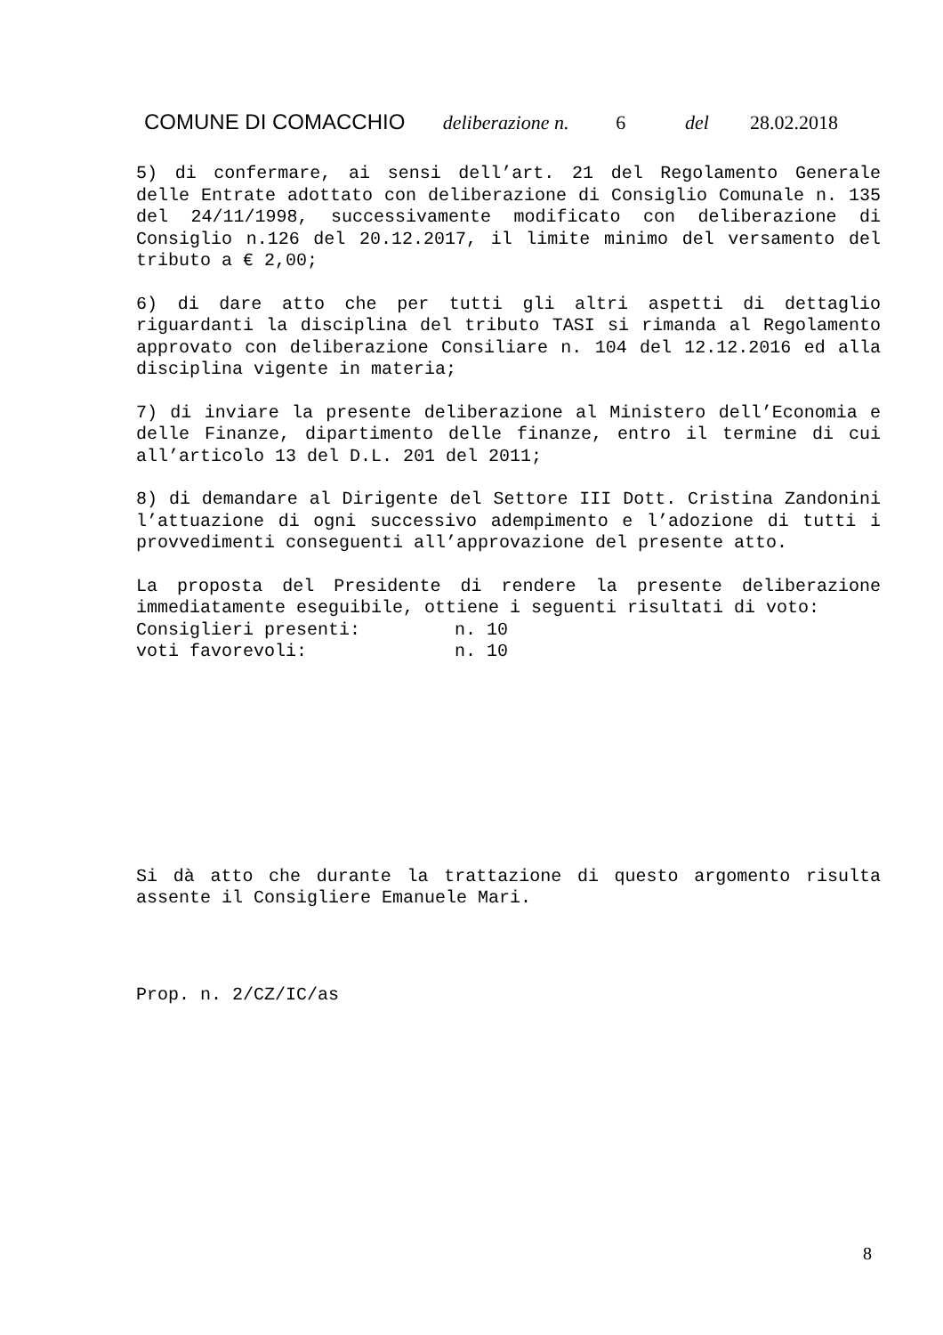COMUNE DI COMACCHIO deliberazione n. 6 del 28.02.2018
5) di confermare, ai sensi dell’art. 21 del Regolamento Generale delle Entrate adottato con deliberazione di Consiglio Comunale n. 135 del 24/11/1998, successivamente modificato con deliberazione di Consiglio n.126 del 20.12.2017, il limite minimo del versamento del tributo a € 2,00;
6) di dare atto che per tutti gli altri aspetti di dettaglio riguardanti la disciplina del tributo TASI si rimanda al Regolamento approvato con deliberazione Consiliare n. 104 del 12.12.2016 ed alla disciplina vigente in materia;
7) di inviare la presente deliberazione al Ministero dell’Economia e delle Finanze, dipartimento delle finanze, entro il termine di cui all’articolo 13 del D.L. 201 del 2011;
8) di demandare al Dirigente del Settore III Dott. Cristina Zandonini l’attuazione di ogni successivo adempimento e l’adozione di tutti i provvedimenti conseguenti all’approvazione del presente atto.
La proposta del Presidente di rendere la presente deliberazione immediatamente eseguibile, ottiene i seguenti risultati di voto:
Consiglieri presenti: n. 10
voti favorevoli: n. 10
Si dà atto che durante la trattazione di questo argomento risulta assente il Consigliere Emanuele Mari.
Prop. n. 2/CZ/IC/as
8